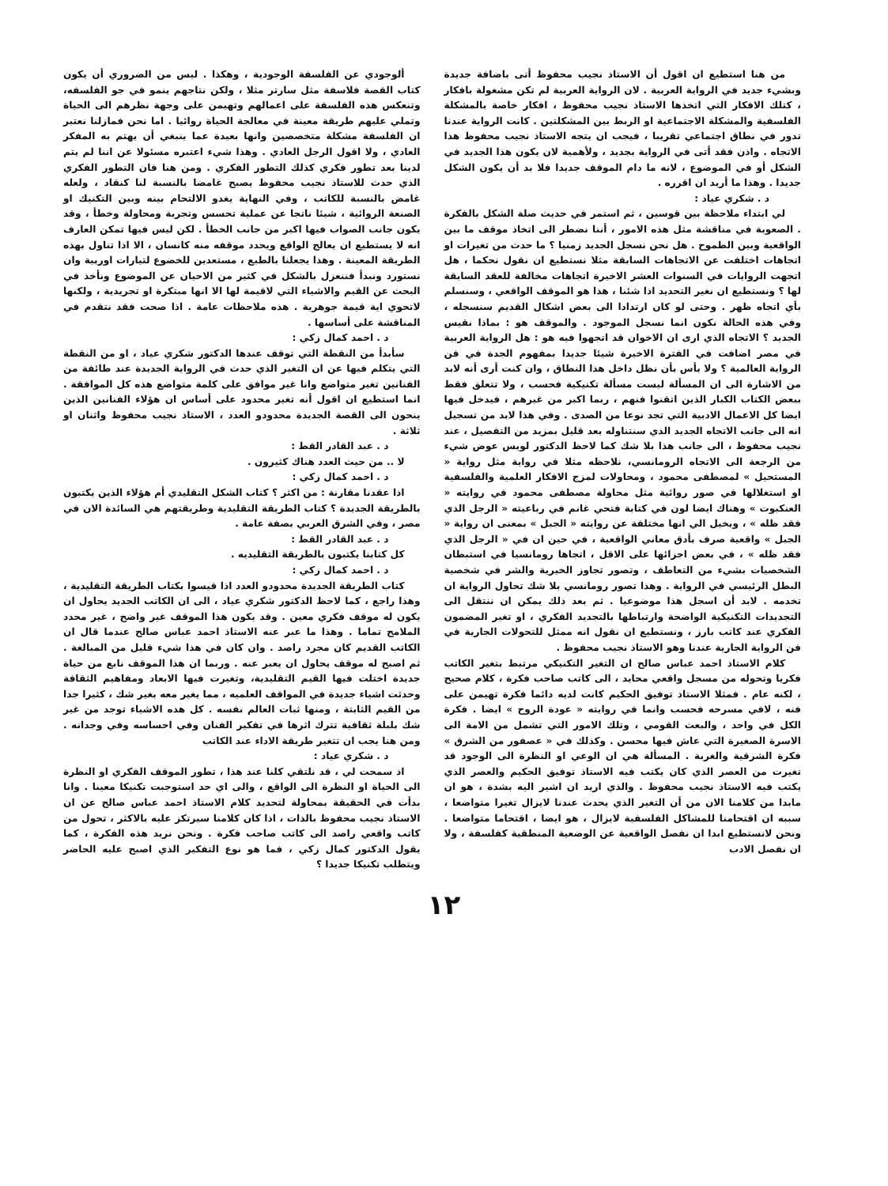من هنا استطيع ان اقول أن الاستاذ نجيب محفوظ أتى باضافة جديدة وبشيء جديد في الرواية العربية . لان الرواية العربية لم تكن مشغولة بافكار ، كتلك الافكار التي اتخذها الاستاذ نجيب محفوظ ، افكار خاصة بالمشكلة الفلسفية والمشكلة الاجتماعية او الربط بين المشكلتين . كانت الرواية عندنا تدور في نطاق اجتماعي تقريبا ، فيجب ان يتجه الاستاذ نجيب محفوظ هذا الاتجاه . واذن فقد أتى في الرواية بجديد ، ولأهمية لان يكون هذا الجديد في الشكل أو في الموضوع ، لانه ما دام الموقف جديدا فلا بد أن يكون الشكل جديدا . وهذا ما أريد ان اقرره .
د . شكري عياد :
لي ابتداء ملاحظة بين قوسين ، ثم استمر في حديث صلة الشكل بالفكرة . الصعوبة في مناقشة مثل هذه الامور ، أننا نضطر الى اتخاذ موقف ما بين الواقعية وبين الطموح . هل نحن نسجل الجديد زمنيا ؟ ما حدث من تغيرات او اتجاهات اختلفت عن الاتجاهات السابقة مثلا نستطيع ان نقول نحكما ، هل اتجهت الروايات في السنوات العشر الاخيرة اتجاهات مخالفة للعقد السابقة لها ؟ ونستطيع ان نغير التحديد اذا شئنا ، هذا هو الموقف الواقعي ، وسنسلم بأي اتجاه ظهر . وحتى لو كان ارتدادا الى بعض اشكال القديم سنسجله ، وفي هذه الحالة نكون انما نسجل الموجود . والموقف هو : بماذا نقيس الجديد ؟ الاتجاه الذي ارى ان الاخوان قد اتجهوا فيه هو : هل الرواية العربية في مصر اضافت في الفترة الاخيرة شيئا جديدا بمفهوم الجدة في فن الرواية العالمية ؟ ولا بأس بأن نظل داخل هذا النطاق ، وان كنت أرى أنه لابد من الاشارة الى ان المسألة ليست مسألة تكنيكية فحسب ، ولا تتعلق فقط ببعض الكتاب الكبار الذين اتقنوا فنهم ، ربما اكبر من غيرهم ، فيدخل فيها ايضا كل الاعمال الادبية التي تجد نوعا من الصدى . وفي هذا لابد من تسجيل انه الى جانب الاتجاه الجديد الذي سنتناوله بعد قليل بمزيد من التفصيل ، عند نجيب محفوظ ، الى جانب هذا بلا شك كما لاحظ الدكتور لويس عوض شيء من الرجعة الى الاتجاه الرومانسي، نلاحظه مثلا في رواية مثل رواية « المستحيل » لمصطفى محمود ، ومحاولات لمزج الافكار العلمية والفلسفية او استغلالها في صور روائية مثل محاولة مصطفى محمود في روايته « العنكبوت » وهناك ايضا لون في كتابة فتحي غانم في رباعيته « الرجل الذي فقد ظله » ، ويخيل الي انها مختلفة عن روايته « الجبل » بمعنى ان رواية « الجبل » واقعية صرف بأدق معاني الواقعية ، في حين ان في « الرجل الذي فقد ظله » ، في بعض اجزائها على الاقل ، اتجاها رومانسيا في استبطان الشخصيات بشيء من التعاطف ، وتصور تجاوز الخيرية والشر في شخصية البطل الرئيسي في الرواية . وهذا تصور رومانسي بلا شك تحاول الرواية ان تخدمه . لابد أن اسجل هذا موضوعيا . ثم بعد ذلك يمكن ان ننتقل الى التجديدات التكنيكية الواضحة وارتباطها بالتجديد الفكري ، او تغير المضمون الفكري عند كاتب بارز ، ونستطيع ان نقول انه ممثل للتحولات الجارية في فن الرواية الجارية عندنا وهو الاستاذ نجيب محفوظ .
كلام الاستاذ احمد عباس صالح ان التغير التكنيكي مرتبط بتغير الكاتب فكريا وتحوله من مسجل واقعي محايد ، الى كاتب صاحب فكرة ، كلام صحيح ، لكنه عام . فمثلا الاستاذ توفيق الحكيم كانت لديه دائما فكرة تهيمن على فنه ، لافي مسرحه فحسب وانما في روايته « عودة الروح » ايضا . فكرة الكل في واحد ، والبعث القومي ، وتلك الامور التي تشمل من الامة الى الاسرة الصغيرة التي عاش فيها محسن . وكذلك في « عصفور من الشرق » فكرة الشرقية والغربة . المسألة هي ان الوعي او النظرة الى الوجود قد تغيرت من العصر الذي كان يكتب فيه الاستاذ توفيق الحكيم والعصر الذي يكتب فيه الاستاذ نجيب محفوظ . والذي اريد ان اشير اليه بشدة ، هو ان مابدا من كلامنا الان من أن التغير الذي يحدث عندنا لايزال تغيرا متواضعا ، سببه ان اقتحامنا للمشاكل الفلسفية لايزال ، هو ايضا ، اقتحاما متواضعا . ونحن لانستطيع ابدا ان نفصل الواقعية عن الوضعية المنطقية كفلسفة ، ولا ان نفصل الادب
ألوجودي عن الفلسفة الوجودية ، وهكذا . ليس من الضروري أن يكون كتاب القصة فلاسفة مثل سارتر مثلا ، ولكن نتاجهم ينمو في جو الفلسفه، وتنعكس هذه الفلسفة على اعمالهم وتهيمن على وجهة نظرهم الى الحياة وتملي عليهم طريقة معينة في معالجة الحياة روائيا . اما نحن فمازلنا نعتبر ان الفلسفة مشكلة متخصصين وانها بعيدة عما ينبغي أن يهتم به المفكر العادي ، ولا اقول الرجل العادي . وهذا شيء اعتبره مسئولا عن اننا لم يتم لدينا بعد تطور فكري كذلك التطور الفكري . ومن هنا فان التطور الفكري الذي حدث للاستاذ نجيب محفوظ يصبح غامضا بالنسبة لنا كنقاد ، ولعله غامض بالنسبة للكاتب ، وفي النهاية يغدو الالتحام بينه وبين التكنيك او الصنعة الروائية ، شيئا ناتجا عن عملية تحسس وتجربة ومحاولة وخطأ ، وقد يكون جانب الصواب فيها اكبر من جانب الخطأ . لكن ليس فيها تمكن العارف انه لا يستطيع ان يعالج الواقع ويحدد موقفه منه كانسان ، الا اذا تناول بهذه الطريقة المعينة . وهذا يجعلنا بالطبع ، مستعدين للخضوع لتيارات اوربية وان نستورد ونبدأ فننعزل بالشكل في كثير من الاحيان عن الموضوع ونأخذ في البحث عن القيم والاشياء التي لاقيمة لها الا انها مبتكرة او تجريدية ، ولكنها لاتحوي اية قيمة جوهرية . هذه ملاحظات عامة . اذا صحت فقد نتقدم في المناقشة على أساسها .
د . احمد كمال زكي :
سأبدأ من النقطة التي توقف عندها الدكتور شكري عياد ، او من النقطة التي يتكلم فيها عن ان التغير الذي حدث في الرواية الجديدة عند طائفة من الفنانين تغير متواضع وانا غير موافق على كلمة متواضع هذه كل الموافقة . انما استطيع ان اقول أنه تغير محدود على أساس ان هؤلاء الفنانين الذين ينحون الى القصة الجديدة محدودو العدد ، الاستاذ نجيب محفوظ واثنان او ثلاثة .
د . عبد القادر القط :
لا .. من حيث العدد هناك كثيرون .
د . احمد كمال زكي :
اذا عقدنا مقارنة : من اكثر ؟ كتاب الشكل التقليدي أم هؤلاء الذين يكتبون بالطريقة الجديدة ؟ كتاب الطريقة التقليدية وطريقتهم هي السائدة الان في مصر ، وفي الشرق العربي بصفة عامة .
د . عبد القادر القط :
كل كتابنا يكتبون بالطريقة التقليديه .
د . احمد كمال زكي :
كتاب الطريقة الجديدة محدودو العدد اذا قيسوا بكتاب الطريقة التقليدية ، وهذا راجع ، كما لاحظ الدكتور شكري عياد ، الى ان الكاتب الجديد يحاول ان يكون له موقف فكري معين . وقد يكون هذا الموقف غير واضح ، غير محدد الملامح تماما . وهذا ما عبر عنه الاستاذ احمد عباس صالح عندما قال ان الكاتب القديم كان مجرد راصد . وان كان في هذا شيء قليل من المبالغة . ثم اصبح له موقف يحاول ان يعبر عنه . وربما ان هذا الموقف نابع من حياة جديدة اختلت فيها القيم التقليدية، وتغيرت فيها الابعاد ومفاهيم الثقافة وحدثت اشياء جديدة في المواقف العلميه ، مما يغير معه بغير شك ، كثيرا جدا من القيم الثابتة ، ومنها ثبات العالم نفسه . كل هذه الاشياء توجد من غير شك بلبلة ثقافية تترك اثرها في تفكير الفنان وفي احساسه وفي وجدانه . ومن هنا يجب ان تتغير طريقة الاداء عند الكاتب
د . شكري عياد :
اذ سمحت لي ، قد نلتقي كلنا عند هذا ، تطور الموقف الفكري او النظرة الى الحياة او النظرة الى الواقع ، والى اي حد استوجبت تكنيكا معينا . وانا بدأت في الحقيقة بمحاولة لتحديد كلام الاستاذ احمد عباس صالح عن ان الاستاذ نجيب محفوظ بالذات ، اذا كان كلامنا سيرتكز عليه بالاكثر ، تحول من كاتب واقعي راصد الى كاتب صاحب فكرة . ونحن نريد هذه الفكرة ، كما يقول الدكتور كمال زكي ، فما هو نوع التفكير الذي اصبح عليه الحاضر ويتطلب تكنيكا جديدا ؟
١٢